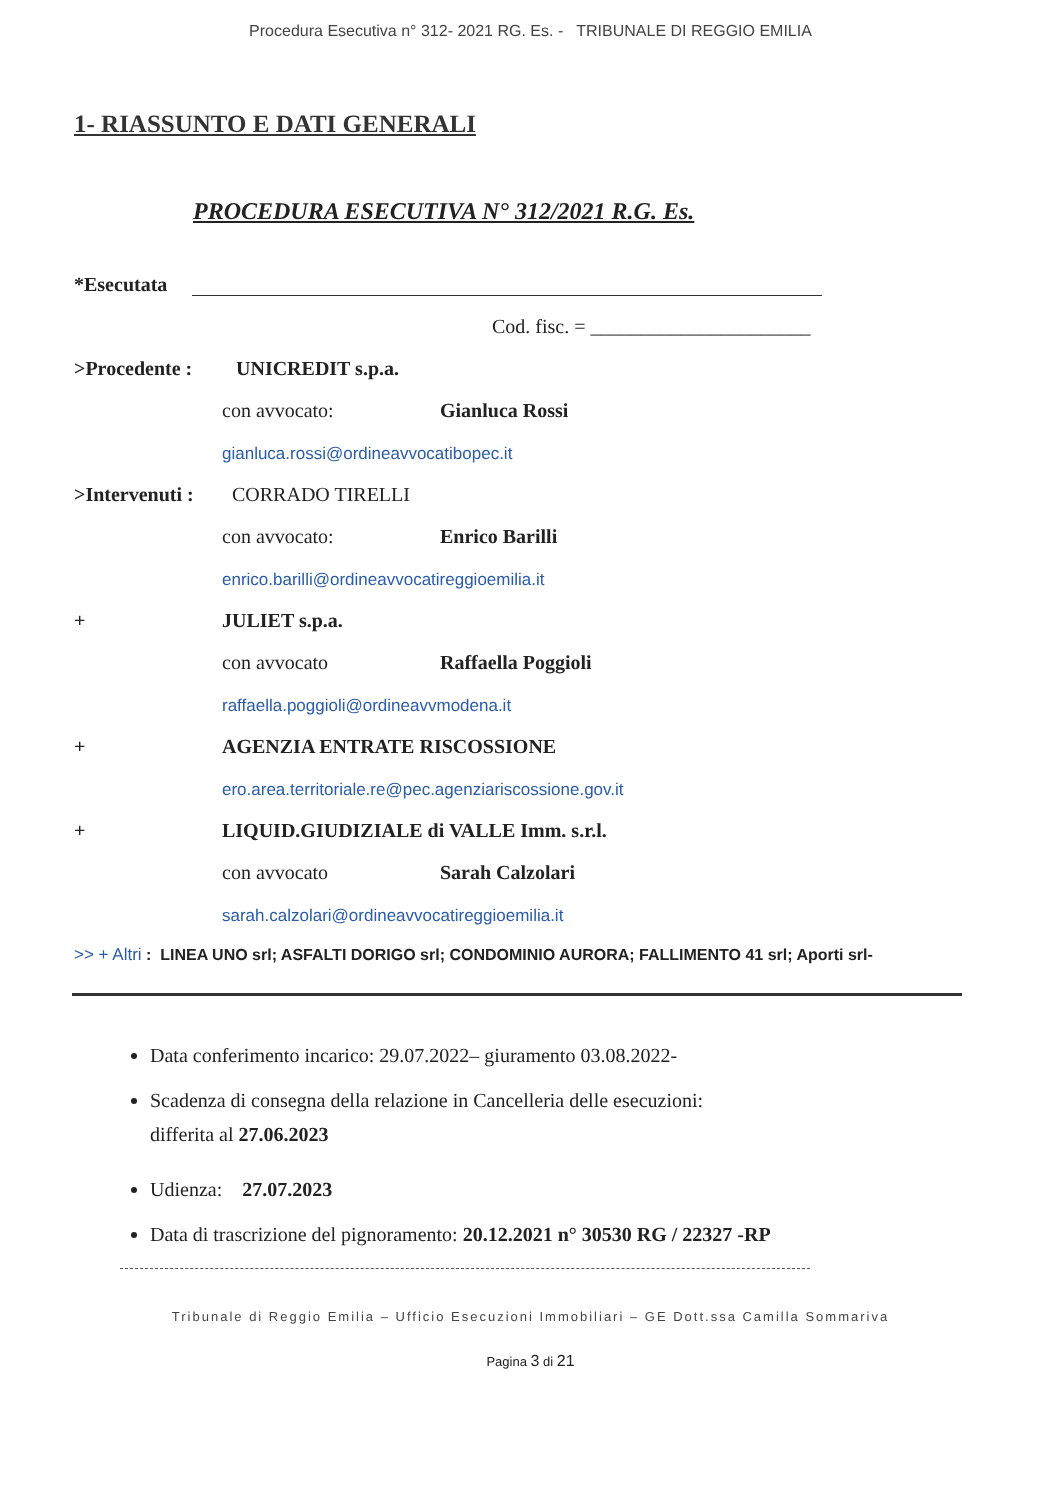Procedura Esecutiva n° 312- 2021 RG. Es. - TRIBUNALE DI REGGIO EMILIA
1- RIASSUNTO E DATI GENERALI
PROCEDURA ESECUTIVA N° 312/2021 R.G. Es.
*Esecutata
Cod. fisc. = ______________________
>Procedente : UNICREDIT s.p.a.
con avvocato: Gianluca Rossi
gianluca.rossi@ordineavvocatibopec.it
>Intervenuti : CORRADO TIRELLI
con avvocato: Enrico Barilli
enrico.barilli@ordineavvocatireggioemilia.it
+ JULIET s.p.a. con avvocato Raffaella Poggioli
raffaella.poggioli@ordineavvmodena.it
+ AGENZIA ENTRATE RISCOSSIONE
ero.area.territoriale.re@pec.agenziariscossione.gov.it
+ LIQUID.GIUDIZIALE di VALLE Imm. s.r.l.
con avvocato Sarah Calzolari
sarah.calzolari@ordineavvocatireggioemilia.it
>> + Altri : LINEA UNO srl; ASFALTI DORIGO srl; CONDOMINIO AURORA; FALLIMENTO 41 srl; Aporti srl-
Data conferimento incarico: 29.07.2022– giuramento 03.08.2022-
Scadenza di consegna della relazione in Cancelleria delle esecuzioni:
differita al 27.06.2023
Udienza: 27.07.2023
Data di trascrizione del pignoramento: 20.12.2021 n° 30530 RG / 22327 -RP
Tribunale di Reggio Emilia – Ufficio Esecuzioni Immobiliari – GE Dott.ssa Camilla Sommariva
Pagina 3 di 21